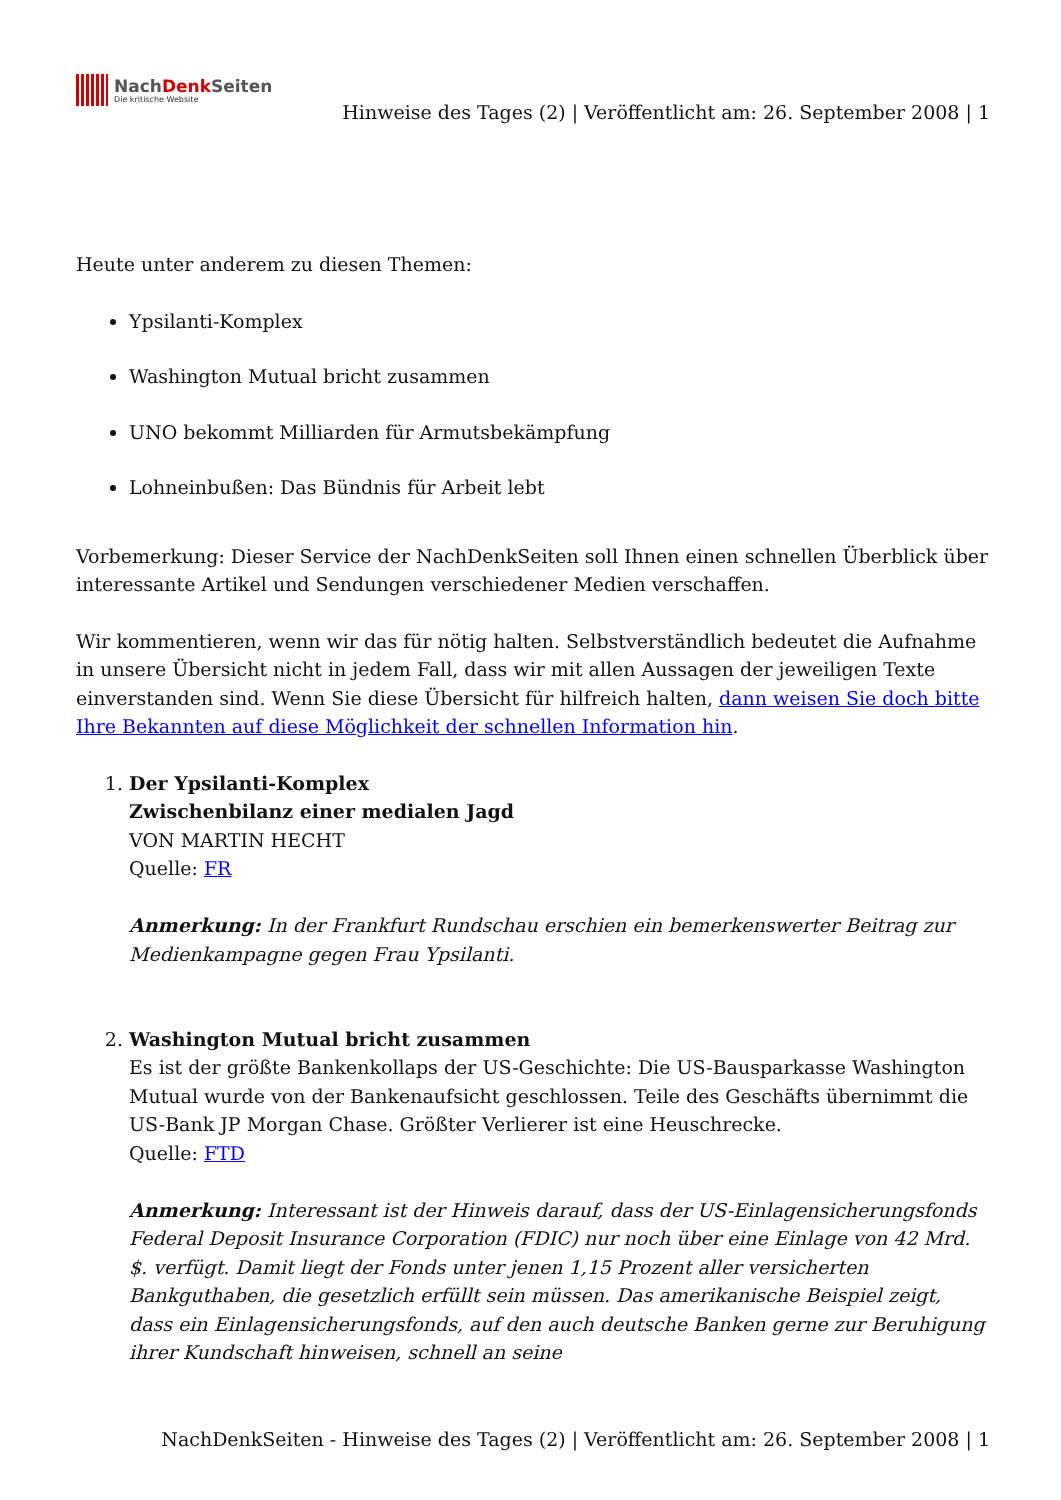NachDenk Seiten
Die kritische Website
Hinweise des Tages (2) | Veröffentlicht am: 26. September 2008 | 1
Heute unter anderem zu diesen Themen:
Ypsilanti-Komplex
Washington Mutual bricht zusammen
UNO bekommt Milliarden für Armutsbekämpfung
Lohneinbußen: Das Bündnis für Arbeit lebt
Vorbemerkung: Dieser Service der NachDenkSeiten soll Ihnen einen schnellen Überblick über interessante Artikel und Sendungen verschiedener Medien verschaffen.
Wir kommentieren, wenn wir das für nötig halten. Selbstverständlich bedeutet die Aufnahme in unsere Übersicht nicht in jedem Fall, dass wir mit allen Aussagen der jeweiligen Texte einverstanden sind. Wenn Sie diese Übersicht für hilfreich halten, dann weisen Sie doch bitte Ihre Bekannten auf diese Möglichkeit der schnellen Information hin.
1. Der Ypsilanti-Komplex
Zwischenbilanz einer medialen Jagd
VON MARTIN HECHT
Quelle: FR
Anmerkung: In der Frankfurt Rundschau erschien ein bemerkenswerter Beitrag zur Medienkampagne gegen Frau Ypsilanti.
2. Washington Mutual bricht zusammen
Es ist der größte Bankenkollaps der US-Geschichte: Die US-Bausparkasse Washington Mutual wurde von der Bankenaufsicht geschlossen. Teile des Geschäfts übernimmt die US-Bank JP Morgan Chase. Größter Verlierer ist eine Heuschrecke.
Quelle: FTD
Anmerkung: Interessant ist der Hinweis darauf, dass der US-Einlagensicherungsfonds Federal Deposit Insurance Corporation (FDIC) nur noch über eine Einlage von 42 Mrd. $. verfügt. Damit liegt der Fonds unter jenen 1,15 Prozent aller versicherten Bankguthaben, die gesetzlich erfüllt sein müssen. Das amerikanische Beispiel zeigt, dass ein Einlagensicherungsfonds, auf den auch deutsche Banken gerne zur Beruhigung ihrer Kundschaft hinweisen, schnell an seine
NachDenkSeiten - Hinweise des Tages (2) | Veröffentlicht am: 26. September 2008 | 1